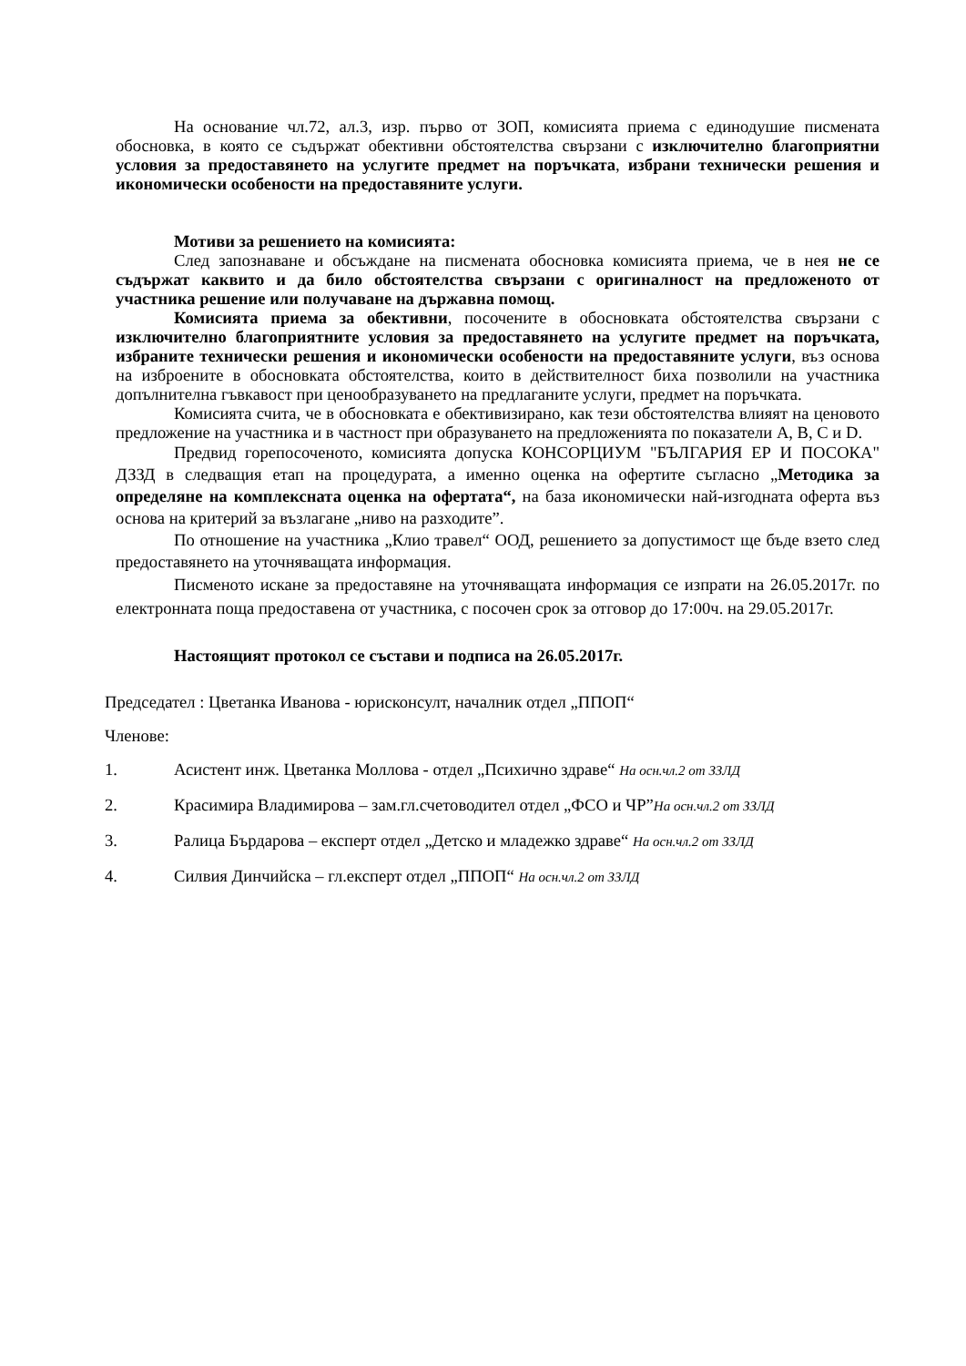На основание чл.72, ал.3, изр. първо от ЗОП, комисията приема с единодушие писмената обосновка, в която се съдържат обективни обстоятелства свързани с изключително благоприятни условия за предоставянето на услугите предмет на поръчката, избрани технически решения и икономически особености на предоставяните услуги.
Мотиви за решението на комисията:
След запознаване и обсъждане на писмената обосновка комисията приема, че в нея не се съдържат каквито и да било обстоятелства свързани с оригиналност на предложеното от участника решение или получаване на държавна помощ.
Комисията приема за обективни, посочените в обосновката обстоятелства свързани с изключително благоприятните условия за предоставянето на услугите предмет на поръчката, избраните технически решения и икономически особености на предоставяните услуги, въз основа на изброените в обосновката обстоятелства, които в действителност биха позволили на участника допълнителна гъвкавост при ценообразуването на предлаганите услуги, предмет на поръчката.
Комисията счита, че в обосновката е обективизирано, как тези обстоятелства влияят на ценовото предложение на участника и в частност при образуването на предложенията по показатели A, B, C и D.
Предвид горепосоченото, комисията допуска КОНСОРЦИУМ "БЪЛГАРИЯ ЕР И ПОСОКА" ДЗЗД в следващия етап на процедурата, а именно оценка на офертите съгласно „Методика за определяне на комплексната оценка на офертата“, на база икономически най-изгодната оферта въз основа на критерий за възлагане „ниво на разходите”.
По отношение на участника „Клио травел“ ООД, решението за допустимост ще бъде взето след предоставянето на уточняващата информация.
Писменото искане за предоставяне на уточняващата информация се изпрати на 26.05.2017г. по електронната поща предоставена от участника, с посочен срок за отговор до 17:00ч. на 29.05.2017г.
Настоящият протокол се състави и подписа на 26.05.2017г.
Председател : Цветанка Иванова - юрисконсулт, началник отдел „ППОП“
Членове:
1. Асистент инж. Цветанка Моллова - отдел „Психично здраве“ На осн.чл.2 от ЗЗЛД
2. Красимира Владимирова – зам.гл.счетоводител отдел „ФСО и ЧР”На осн.чл.2 от ЗЗЛД
3. Ралица Бърдарова – експерт отдел „Детско и младежко здраве“ На осн.чл.2 от ЗЗЛД
4. Силвия Динчийска – гл.експерт отдел „ППОП“ На осн.чл.2 от ЗЗЛД